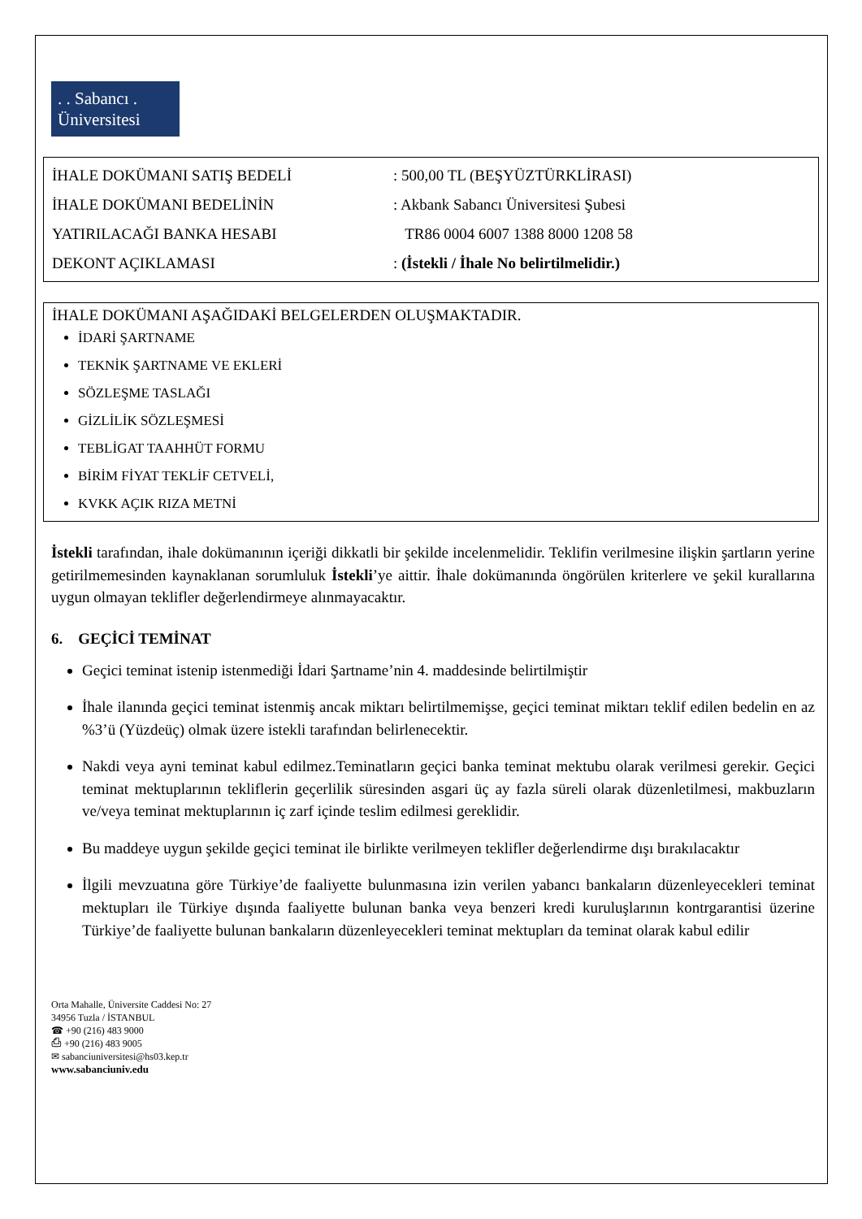. . Sabancı .
Üniversitesi
| İHALE DOKÜMANI SATIŞ BEDELİ | : 500,00 TL (BEŞYÜZTÜRKLİRASI) |
| İHALE DOKÜMANI BEDELİNİN | : Akbank Sabancı Üniversitesi Şubesi |
| YATIRILACAĞI BANKA HESABI | TR86 0004 6007 1388 8000 1208 58 |
| DEKONT AÇIKLAMASI | : (İstekli / İhale No belirtilmelidir.) |
İHALE DOKÜMANI AŞAĞIDAKİ BELGELERDEN OLUŞMAKTADIR.
İDARİ ŞARTNAME
TEKNİK ŞARTNAME VE EKLERİ
SÖZLEŞME TASLAĞI
GİZLİLİK SÖZLEŞMESİ
TEBLİGAT TAAHHÜT FORMU
BİRİM FİYAT TEKLİF CETVELİ,
KVKK AÇIK RIZA METNİ
İstekli tarafından, ihale dokümanının içeriği dikkatli bir şekilde incelenmelidir. Teklifin verilmesine ilişkin şartların yerine getirilmemesinden kaynaklanan sorumluluk İstekli’ye aittir. İhale dokümanında öngörülen kriterlere ve şekil kurallarına uygun olmayan teklifler değerlendirmeye alınmayacaktır.
6. GEÇİCİ TEMİNAT
Geçici teminat istenip istenmediği İdari Şartname’nin 4. maddesinde belirtilmiştir
İhale ilanında geçici teminat istenmiş ancak miktarı belirtilmemişse, geçici teminat miktarı teklif edilen bedelin en az %3’ü (Yüzdeüç) olmak üzere istekli tarafından belirlenecektir.
Nakdi veya ayni teminat kabul edilmez.Teminatların geçici banka teminat mektubu olarak verilmesi gerekir. Geçici teminat mektuplarının tekliflerin geçerlilik süresinden asgari üç ay fazla süreli olarak düzenletilmesi, makbuzların ve/veya teminat mektuplarının iç zarf içinde teslim edilmesi gereklidir.
Bu maddeye uygun şekilde geçici teminat ile birlikte verilmeyen teklifler değerlendirme dışı bırakılacaktır
İlgili mevzuatına göre Türkiye’de faaliyette bulunmasına izin verilen yabancı bankaların düzenleyecekleri teminat mektupları ile Türkiye dışında faaliyette bulunan banka veya benzeri kredi kuruluşlarının kontrgarantisi üzerine Türkiye’de faaliyette bulunan bankaların düzenleyecekleri teminat mektupları da teminat olarak kabul edilir
Orta Mahalle, Üniversite Caddesi No: 27
34956 Tuzla / İSTANBUL
☎ +90 (216) 483 9000
⎙ +90 (216) 483 9005
✉ sabanciuniversitesi@hs03.kep.tr
www.sabanciuniv.edu